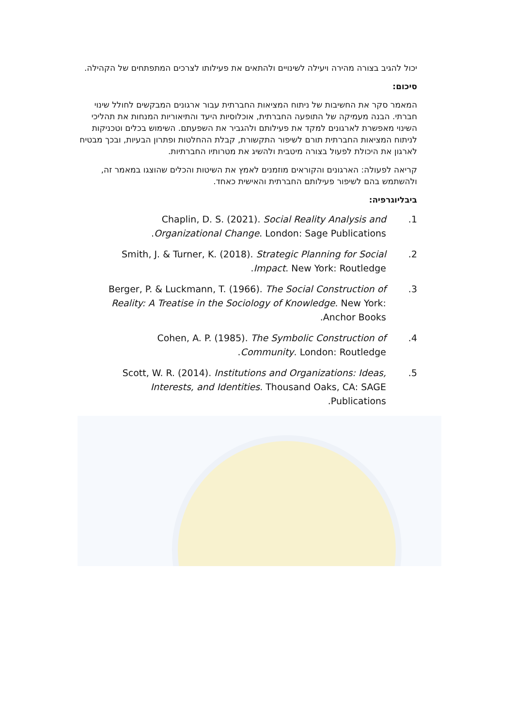יכול להגיב בצורה מהירה ויעילה לשינויים ולהתאים את פעילותו לצרכים המתפתחים של הקהילה.
סיכום:
המאמר סקר את החשיבות של ניתוח המציאות החברתית עבור ארגונים המבקשים לחולל שינוי חברתי. הבנה מעמיקה של התופעה החברתית, אוכלוסיות היעד והתיאוריות המנחות את תהליכי השינוי מאפשרת לארגונים למקד את פעילותם ולהגביר את השפעתם. השימוש בכלים וטכניקות לניתוח המציאות החברתית תורם לשיפור התקשורת, קבלת ההחלטות ופתרון הבעיות, ובכך מבטיח לארגון את היכולת לפעול בצורה מיטבית ולהשיג את מטרותיו החברתיות.
קריאה לפעולה: הארגונים והקוראים מוזמנים לאמץ את השיטות והכלים שהוצגו במאמר זה, ולהשתמש בהם לשיפור פעילותם החברתית והאישית כאחד.
ביבליוגרפיה:
1. Chaplin, D. S. (2021). Social Reality Analysis and Organizational Change. London: Sage Publications.
2. Smith, J. & Turner, K. (2018). Strategic Planning for Social Impact. New York: Routledge.
3. Berger, P. & Luckmann, T. (1966). The Social Construction of Reality: A Treatise in the Sociology of Knowledge. New York: Anchor Books.
4. Cohen, A. P. (1985). The Symbolic Construction of Community. London: Routledge.
5. Scott, W. R. (2014). Institutions and Organizations: Ideas, Interests, and Identities. Thousand Oaks, CA: SAGE Publications.